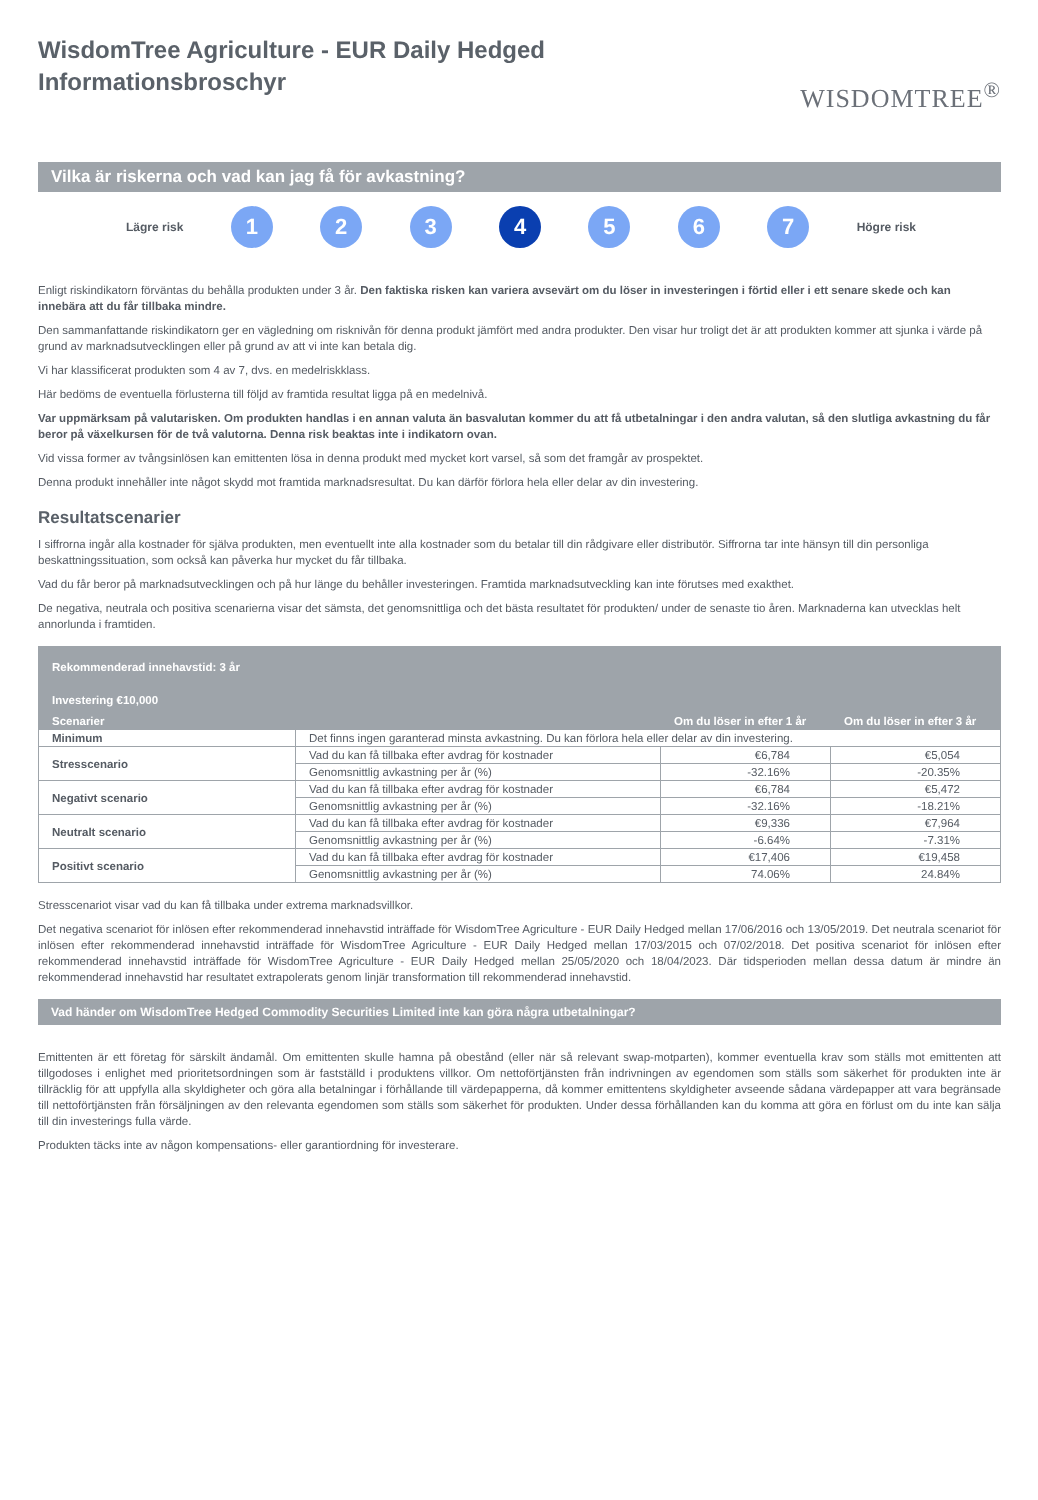WisdomTree Agriculture - EUR Daily Hedged
Informationsbroschyr
WISDOMTREE<sup>®</sup>
Vilka är riskerna och vad kan jag få för avkastning?
Lägre risk
1 2 3 4 5 6 7
Högre risk
Enligt riskindikatorn förväntas du behålla produkten under 3 år. Den faktiska risken kan variera avsevärt om du löser in investeringen i förtid eller i ett senare skede och kan innebära att du får tillbaka mindre.
Den sammanfattande riskindikatorn ger en vägledning om risknivån för denna produkt jämfört med andra produkter. Den visar hur troligt det är att produkten kommer att sjunka i värde på grund av marknadsutvecklingen eller på grund av att vi inte kan betala dig.
Vi har klassificerat produkten som 4 av 7, dvs. en medelriskklass.
Här bedöms de eventuella förlusterna till följd av framtida resultat ligga på en medelnivå.
Var uppmärksam på valutarisken. Om produkten handlas i en annan valuta än basvalutan kommer du att få utbetalningar i den andra valutan, så den slutliga avkastning du får beror på växelkursen för de två valutorna. Denna risk beaktas inte i indikatorn ovan.
Vid vissa former av tvångsinlösen kan emittenten lösa in denna produkt med mycket kort varsel, så som det framgår av prospektet.
Denna produkt innehåller inte något skydd mot framtida marknadsresultat. Du kan därför förlora hela eller delar av din investering.
Resultatscenarier
I siffrorna ingår alla kostnader för själva produkten, men eventuellt inte alla kostnader som du betalar till din rådgivare eller distributör. Siffrorna tar inte hänsyn till din personliga beskattningssituation, som också kan påverka hur mycket du får tillbaka.
Vad du får beror på marknadsutvecklingen och på hur länge du behåller investeringen. Framtida marknadsutveckling kan inte förutses med exakthet.
De negativa, neutrala och positiva scenarierna visar det sämsta, det genomsnittliga och det bästa resultatet för produkten/ under de senaste tio åren. Marknaderna kan utvecklas helt annorlunda i framtiden.
| Rekommenderad innehavstid: 3 år | | | |
| --- | --- | --- | --- |
| Investering €10,000 | | | |
| Scenarier | | Om du löser in efter 1 år | Om du löser in efter 3 år |
| Minimum | Det finns ingen garanterad minsta avkastning. Du kan förlora hela eller delar av din investering. | | |
| Stresscenario | Vad du kan få tillbaka efter avdrag för kostnader | €6,784 | €5,054 |
| | Genomsnittlig avkastning per år (%) | -32.16% | -20.35% |
| Negativt scenario | Vad du kan få tillbaka efter avdrag för kostnader | €6,784 | €5,472 |
| | Genomsnittlig avkastning per år (%) | -32.16% | -18.21% |
| Neutralt scenario | Vad du kan få tillbaka efter avdrag för kostnader | €9,336 | €7,964 |
| | Genomsnittlig avkastning per år (%) | -6.64% | -7.31% |
| Positivt scenario | Vad du kan få tillbaka efter avdrag för kostnader | €17,406 | €19,458 |
| | Genomsnittlig avkastning per år (%) | 74.06% | 24.84% |
Stresscenariot visar vad du kan få tillbaka under extrema marknadsvillkor.
Det negativa scenariot för inlösen efter rekommenderad innehavstid inträffade för WisdomTree Agriculture - EUR Daily Hedged mellan 17/06/2016 och 13/05/2019. Det neutrala scenariot för inlösen efter rekommenderad innehavstid inträffade för WisdomTree Agriculture - EUR Daily Hedged mellan 17/03/2015 och 07/02/2018. Det positiva scenariot för inlösen efter rekommenderad innehavstid inträffade för WisdomTree Agriculture - EUR Daily Hedged mellan 25/05/2020 och 18/04/2023. Där tidsperioden mellan dessa datum är mindre än rekommenderad innehavstid har resultatet extrapolerats genom linjär transformation till rekommenderad innehavstid.
Vad händer om WisdomTree Hedged Commodity Securities Limited inte kan göra några utbetalningar?
Emittenten är ett företag för särskilt ändamål. Om emittenten skulle hamna på obestånd (eller när så relevant swap-motparten), kommer eventuella krav som ställs mot emittenten att tillgodoses i enlighet med prioritetsordningen som är fastställd i produktens villkor. Om nettoförtjänsten från indrivningen av egendomen som ställs som säkerhet för produkten inte är tillräcklig för att uppfylla alla skyldigheter och göra alla betalningar i förhållande till värdepapperna, då kommer emittentens skyldigheter avseende sådana värdepapper att vara begränsade till nettoförtjänsten från försäljningen av den relevanta egendomen som ställs som säkerhet för produkten. Under dessa förhållanden kan du komma att göra en förlust om du inte kan sälja till din investerings fulla värde.
Produkten täcks inte av någon kompensations- eller garantiordning för investerare.